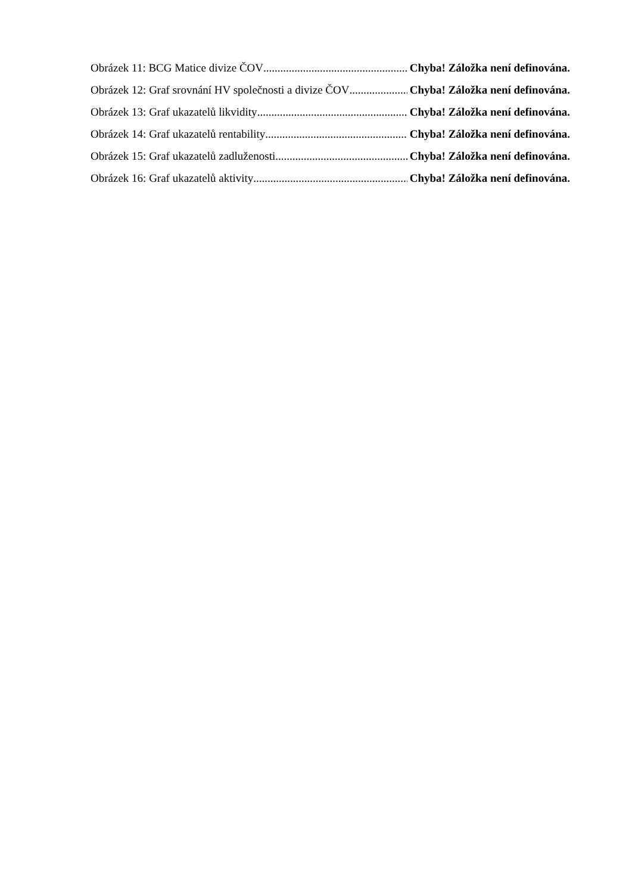Obrázek 11: BCG Matice divize ČOV Chyba! Záložka není definována.
Obrázek 12: Graf srovnání HV společnosti a divize ČOV Chyba! Záložka není definována.
Obrázek 13: Graf ukazatelů likvidity Chyba! Záložka není definována.
Obrázek 14: Graf ukazatelů rentability Chyba! Záložka není definována.
Obrázek 15: Graf ukazatelů zadluženosti Chyba! Záložka není definována.
Obrázek 16: Graf ukazatelů aktivity Chyba! Záložka není definována.